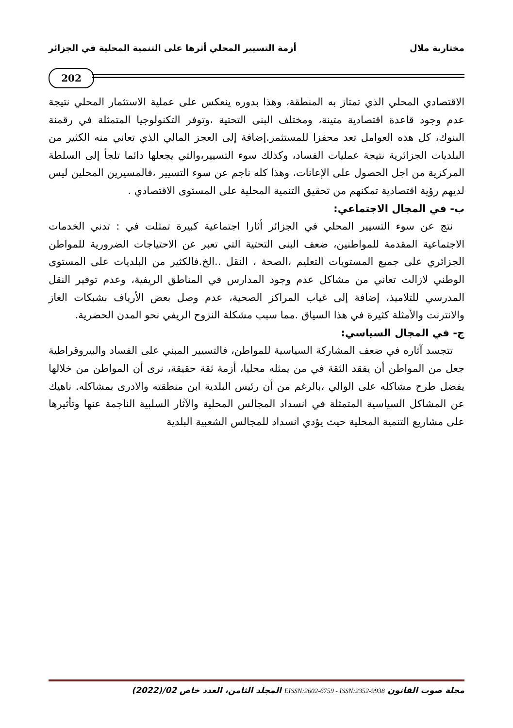مختارية ملال أزمة التسيير المحلي أثرها على التنمية المحلية في الجزائر
202
الاقتصادي المحلي الذي تمتاز به المنطقة، وهذا بدوره ينعكس على عملية الاستثمار المحلي نتيجة عدم وجود قاعدة اقتصادية متينة، ومختلف البنى التحتية ،وتوفر التكنولوجيا المتمثلة في رقمنة البنوك، كل هذه العوامل تعد محفزا للمستثمر.إضافة إلى العجز المالي الذي تعاني منه الكثير من البلديات الجزائرية نتيجة عمليات الفساد، وكذلك سوء التسيير،والتي يجعلها دائما تلجأ إلى السلطة المركزية من اجل الحصول على الإعانات، وهذا كله ناجم عن سوء التسيير ،فالمسيرين المحلين ليس لديهم رؤية اقتصادية تمكنهم من تحقيق التنمية المحلية على المستوى الاقتصادي .
ب- في المجال الاجتماعي:
نتج عن سوء التسيير المحلي في الجزائر أثارا اجتماعية كبيرة تمثلت في : تدني الخدمات الاجتماعية المقدمة للمواطنين، ضعف البنى التحتية التي تعبر عن الاحتياجات الضرورية للمواطن الجزائري على جميع المستويات التعليم ،الصحة ، النقل ..الخ.فالكثير من البلديات على المستوى الوطني لازالت تعاني من مشاكل عدم وجود المدارس في المناطق الريفية، وعدم توفير النقل المدرسي للتلاميذ، إضافة إلى غياب المراكز الصحية، عدم وصل بعض الأرياف بشبكات الغاز والانترنت والأمثلة كثيرة في هذا السياق .مما سبب مشكلة النزوح الريفي نحو المدن الحضرية.
ج- في المجال السياسي:
تتجسد آثاره في ضعف المشاركة السياسية للمواطن، فالتسيير المبني على الفساد والبيروقراطية جعل من المواطن أن يفقد الثقة في من يمثله محليا، أزمة ثقة حقيقة، نرى أن المواطن من خلالها يفضل طرح مشاكله على الوالي ،بالرغم من أن رئيس البلدية ابن منطقته والادرى بمشاكله. ناهيك عن المشاكل السياسية المتمثلة في انسداد المجالس المحلية والآثار السلبية الناجمة عنها وتأثيرها على مشاريع التنمية المحلية حيث يؤدي انسداد للمجالس الشعبية البلدية
مجلة صوت القانون EISSN:2602-6759 - ISSN:2352-9938 المجلد الثامن، العدد خاص 02/(2022)